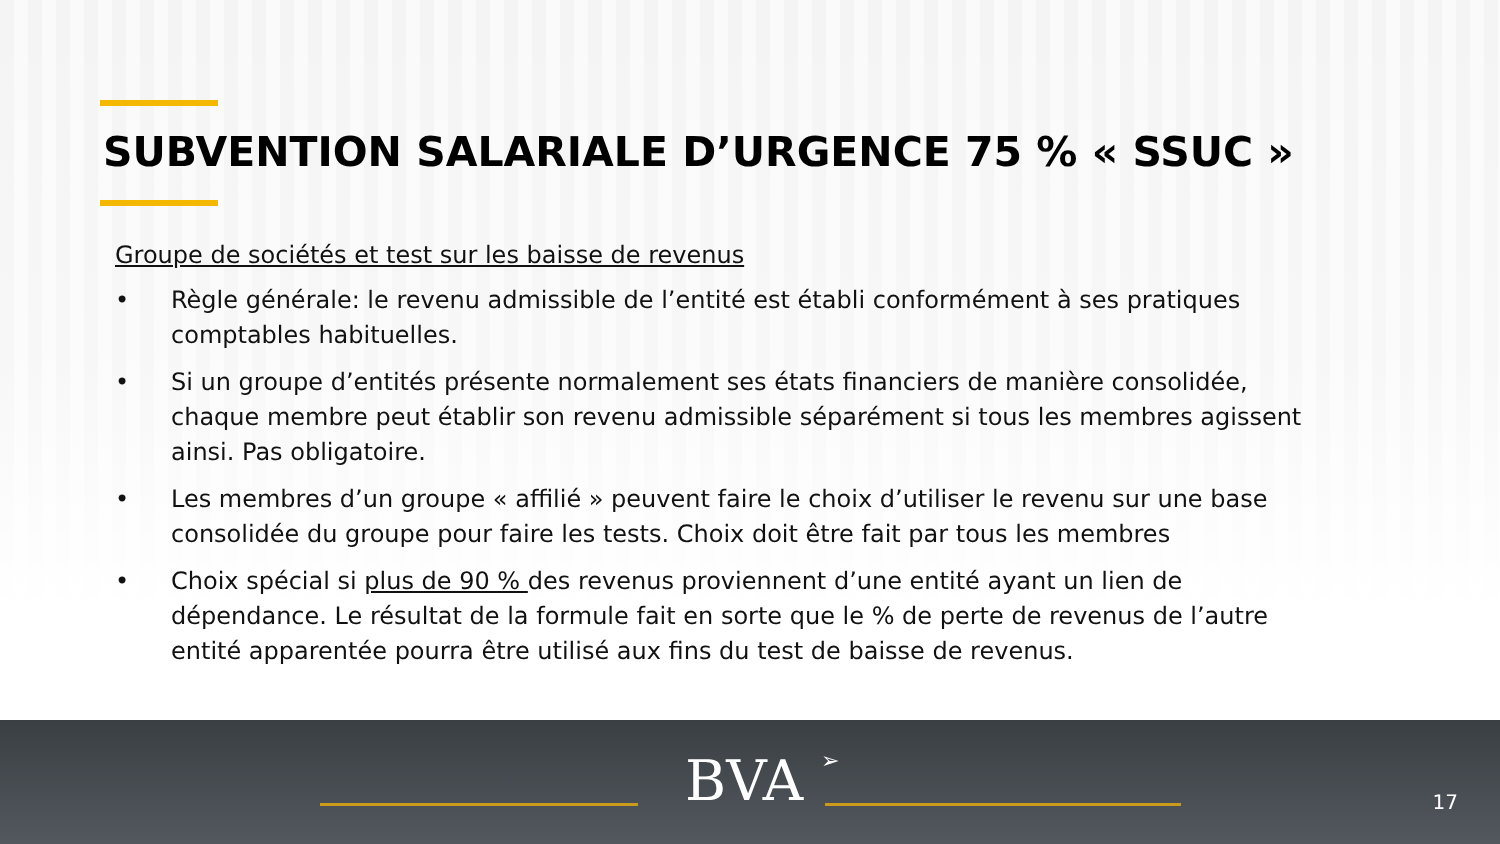SUBVENTION SALARIALE D’URGENCE 75 % « SSUC »
Groupe de sociétés et test sur les baisse de revenus
• Règle générale: le revenu admissible de l’entité est établi conformément à ses pratiques comptables habituelles.
• Si un groupe d’entités présente normalement ses états financiers de manière consolidée, chaque membre peut établir son revenu admissible séparément si tous les membres agissent ainsi. Pas obligatoire.
• Les membres d’un groupe « affilié » peuvent faire le choix d’utiliser le revenu sur une base consolidée du groupe pour faire les tests. Choix doit être fait par tous les membres
• Choix spécial si plus de 90 % des revenus proviennent d’une entité ayant un lien de dépendance. Le résultat de la formule fait en sorte que le % de perte de revenus de l’autre entité apparentée pourra être utilisé aux fins du test de baisse de revenus.
BVA ➢ 17